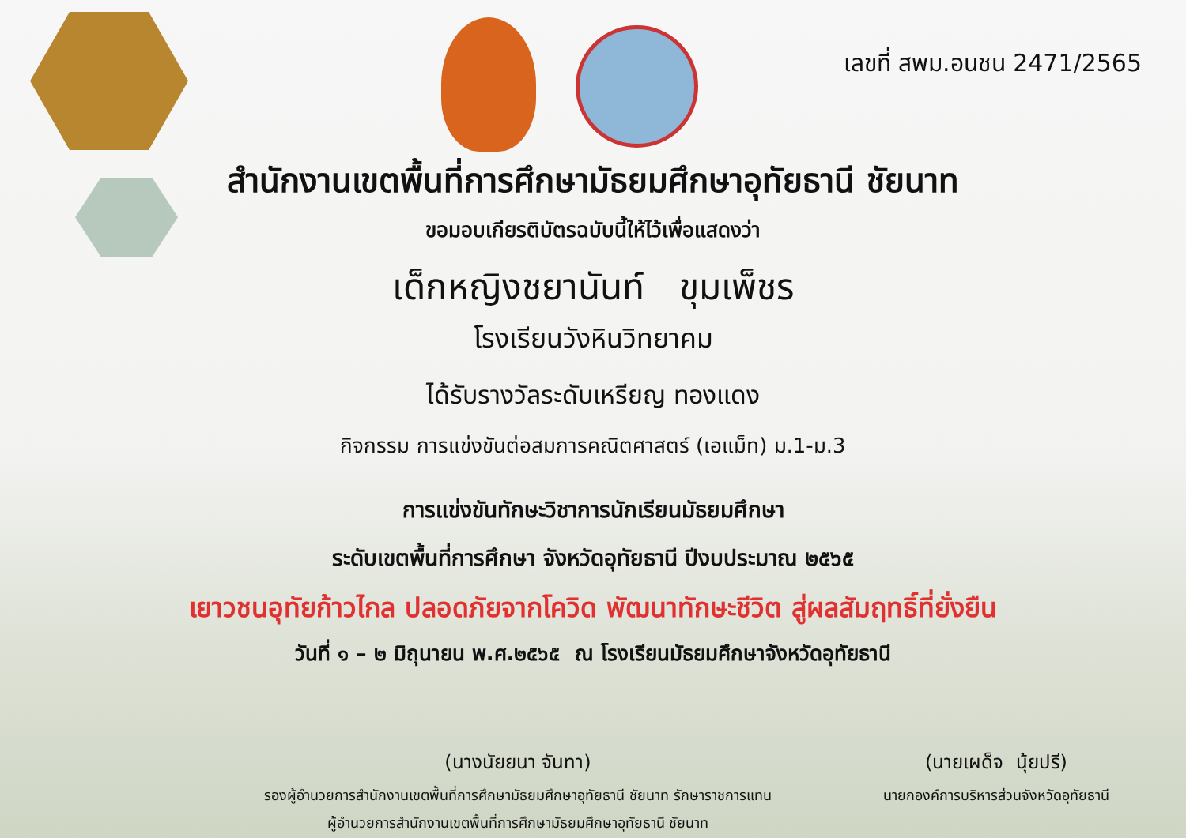เลขที่ สพม.อนชน 2471/2565
สำนักงานเขตพื้นที่การศึกษามัธยมศึกษาอุทัยธานี ชัยนาท
ขอมอบเกียรติบัตรฉบับนี้ให้ไว้เพื่อแสดงว่า
เด็กหญิงชยานันท์ ขุมเพ็ชร
โรงเรียนวังหินวิทยาคม
ได้รับรางวัลระดับเหรียญ ทองแดง
กิจกรรม การแข่งขันต่อสมการคณิตศาสตร์ (เอแม็ท) ม.1-ม.3
การแข่งขันทักษะวิชาการนักเรียนมัธยมศึกษา
ระดับเขตพื้นที่การศึกษา จังหวัดอุทัยธานี ปีงบประมาณ ๒๕๖๕
เยาวชนอุทัยก้าวไกล ปลอดภัยจากโควิด พัฒนาทักษะชีวิต สู่ผลสัมฤทธิ์ที่ยั่งยืน
วันที่ ๑ – ๒ มิถุนายน พ.ศ.๒๕๖๕ ณ โรงเรียนมัธยมศึกษาจังหวัดอุทัยธานี
(นางนัยยนา จันทา)
รองผู้อำนวยการสำนักงานเขตพื้นที่การศึกษามัธยมศึกษาอุทัยธานี ชัยนาท รักษาราชการแทน
ผู้อำนวยการสำนักงานเขตพื้นที่การศึกษามัธยมศึกษาอุทัยธานี ชัยนาท
(นายเผด็จ นุ้ยปรี)
นายกองค์การบริหารส่วนจังหวัดอุทัยธานี